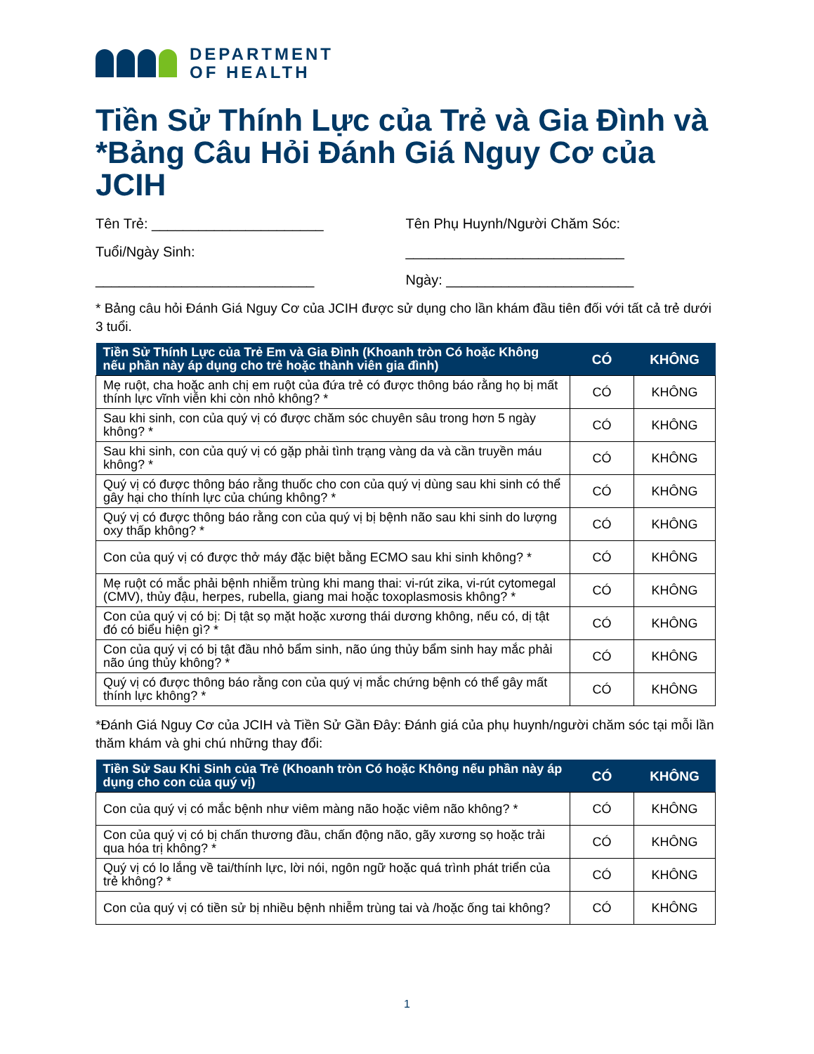DEPARTMENT
OF HEALTH
Tiền Sử Thính Lực của Trẻ và Gia Đình và *Bảng Câu Hỏi Đánh Giá Nguy Cơ của JCIH
Tên Trẻ: ______________________
Tuổi/Ngày Sinh:
____________________________
Tên Phụ Huynh/Người Chăm Sóc:
____________________________
Ngày: ________________________
* Bảng câu hỏi Đánh Giá Nguy Cơ của JCIH được sử dụng cho lần khám đầu tiên đối với tất cả trẻ dưới 3 tuổi.
| Tiền Sử Thính Lực của Trẻ Em và Gia Đình (Khoanh tròn Có hoặc Không nếu phần này áp dụng cho trẻ hoặc thành viên gia đình) | CÓ | KHÔNG |
| --- | --- | --- |
| Mẹ ruột, cha hoặc anh chị em ruột của đứa trẻ có được thông báo rằng họ bị mất thính lực vĩnh viễn khi còn nhỏ không? * | CÓ | KHÔNG |
| Sau khi sinh, con của quý vị có được chăm sóc chuyên sâu trong hơn 5 ngày không? * | CÓ | KHÔNG |
| Sau khi sinh, con của quý vị có gặp phải tình trạng vàng da và cần truyền máu không? * | CÓ | KHÔNG |
| Quý vị có được thông báo rằng thuốc cho con của quý vị dùng sau khi sinh có thể gây hại cho thính lực của chúng không? * | CÓ | KHÔNG |
| Quý vị có được thông báo rằng con của quý vị bị bệnh não sau khi sinh do lượng oxy thấp không? * | CÓ | KHÔNG |
| Con của quý vị có được thở máy đặc biệt bằng ECMO sau khi sinh không? * | CÓ | KHÔNG |
| Mẹ ruột có mắc phải bệnh nhiễm trùng khi mang thai: vi-rút zika, vi-rút cytomegal (CMV), thủy đậu, herpes, rubella, giang mai hoặc toxoplasmosis không? * | CÓ | KHÔNG |
| Con của quý vị có bị: Dị tật sọ mặt hoặc xương thái dương không, nếu có, dị tật đó có biểu hiện gì? * | CÓ | KHÔNG |
| Con của quý vị có bị tật đầu nhỏ bẩm sinh, não úng thủy bẩm sinh hay mắc phải não úng thủy không? * | CÓ | KHÔNG |
| Quý vị có được thông báo rằng con của quý vị mắc chứng bệnh có thể gây mất thính lực không? * | CÓ | KHÔNG |
*Đánh Giá Nguy Cơ của JCIH và Tiền Sử Gần Đây: Đánh giá của phụ huynh/người chăm sóc tại mỗi lần thăm khám và ghi chú những thay đổi:
| Tiền Sử Sau Khi Sinh của Trẻ (Khoanh tròn Có hoặc Không nếu phần này áp dụng cho con của quý vị) | CÓ | KHÔNG |
| --- | --- | --- |
| Con của quý vị có mắc bệnh như viêm màng não hoặc viêm não không? * | CÓ | KHÔNG |
| Con của quý vị có bị chấn thương đầu, chấn động não, gãy xương sọ hoặc trải qua hóa trị không? * | CÓ | KHÔNG |
| Quý vị có lo lắng về tai/thính lực, lời nói, ngôn ngữ hoặc quá trình phát triển của trẻ không? * | CÓ | KHÔNG |
| Con của quý vị có tiền sử bị nhiều bệnh nhiễm trùng tai và /hoặc ống tai không? | CÓ | KHÔNG |
1